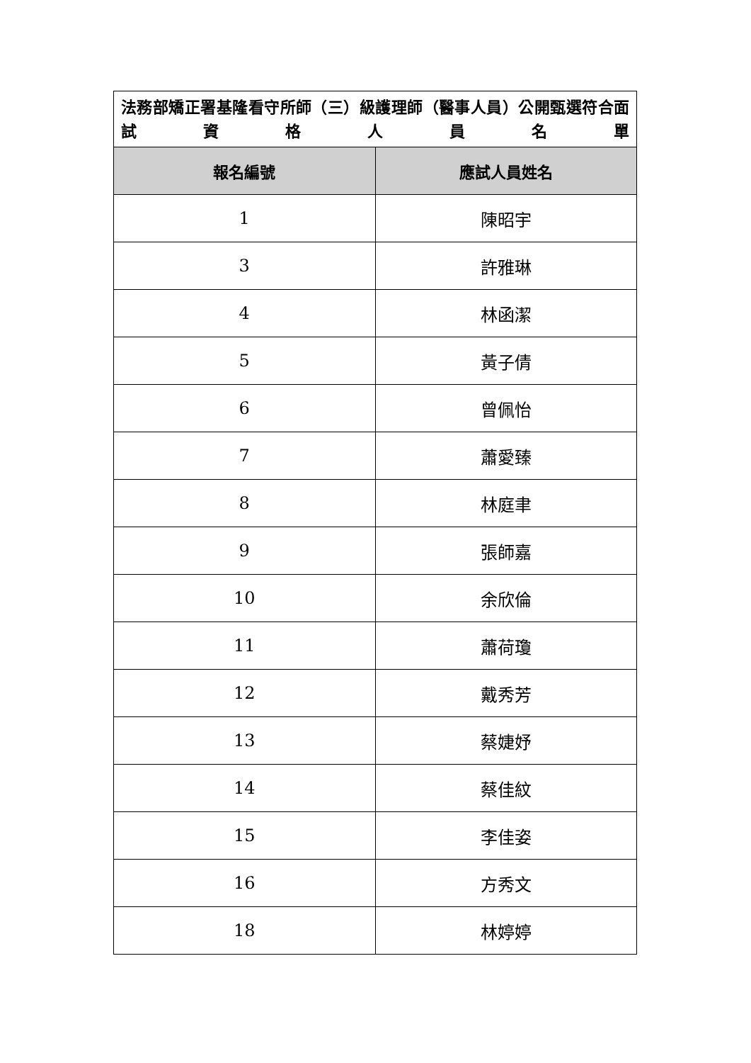| 法務部矯正署基隆看守所師（三）級護理師（醫事人員）公開甄選符合面試資格人員名單 | |
| 報名編號 | 應試人員姓名 |
| 1 | 陳昭宇 |
| 3 | 許雅琳 |
| 4 | 林函潔 |
| 5 | 黃子倩 |
| 6 | 曾佩怡 |
| 7 | 蕭愛臻 |
| 8 | 林庭聿 |
| 9 | 張師嘉 |
| 10 | 余欣倫 |
| 11 | 蕭荷瓊 |
| 12 | 戴秀芳 |
| 13 | 蔡婕妤 |
| 14 | 蔡佳紋 |
| 15 | 李佳姿 |
| 16 | 方秀文 |
| 18 | 林婷婷 |